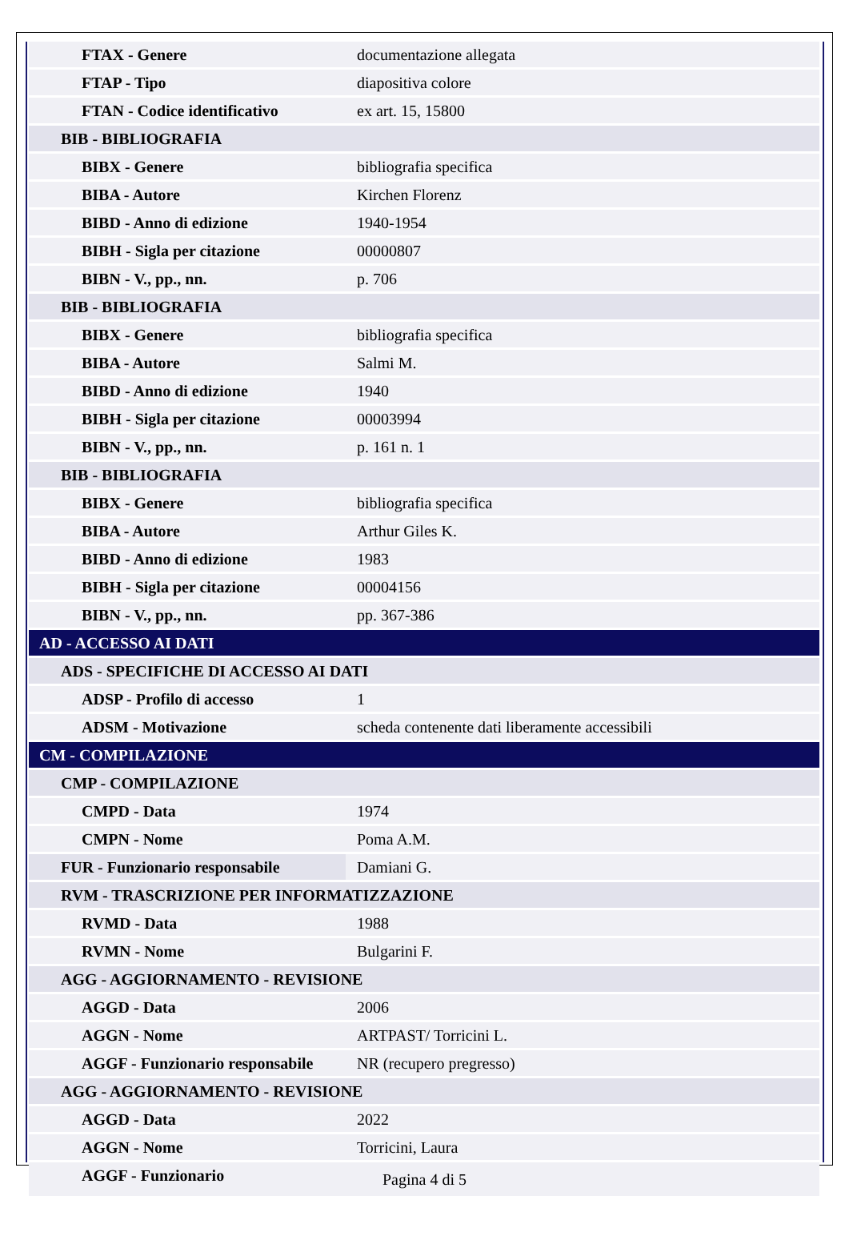| FTAX - Genere | documentazione allegata |
| FTAP - Tipo | diapositiva colore |
| FTAN - Codice identificativo | ex art. 15, 15800 |
| BIB - BIBLIOGRAFIA | |
| BIBX - Genere | bibliografia specifica |
| BIBA - Autore | Kirchen Florenz |
| BIBD - Anno di edizione | 1940-1954 |
| BIBH - Sigla per citazione | 00000807 |
| BIBN - V., pp., nn. | p. 706 |
| BIB - BIBLIOGRAFIA | |
| BIBX - Genere | bibliografia specifica |
| BIBA - Autore | Salmi M. |
| BIBD - Anno di edizione | 1940 |
| BIBH - Sigla per citazione | 00003994 |
| BIBN - V., pp., nn. | p. 161 n. 1 |
| BIB - BIBLIOGRAFIA | |
| BIBX - Genere | bibliografia specifica |
| BIBA - Autore | Arthur Giles K. |
| BIBD - Anno di edizione | 1983 |
| BIBH - Sigla per citazione | 00004156 |
| BIBN - V., pp., nn. | pp. 367-386 |
| AD - ACCESSO AI DATI | |
| ADS - SPECIFICHE DI ACCESSO AI DATI | |
| ADSP - Profilo di accesso | 1 |
| ADSM - Motivazione | scheda contenente dati liberamente accessibili |
| CM - COMPILAZIONE | |
| CMP - COMPILAZIONE | |
| CMPD - Data | 1974 |
| CMPN - Nome | Poma A.M. |
| FUR - Funzionario responsabile | Damiani G. |
| RVM - TRASCRIZIONE PER INFORMATIZZAZIONE | |
| RVMD - Data | 1988 |
| RVMN - Nome | Bulgarini F. |
| AGG - AGGIORNAMENTO - REVISIONE | |
| AGGD - Data | 2006 |
| AGGN - Nome | ARTPAST/ Torricini L. |
| AGGF - Funzionario responsabile | NR (recupero pregresso) |
| AGG - AGGIORNAMENTO - REVISIONE | |
| AGGD - Data | 2022 |
| AGGN - Nome | Torricini, Laura |
| AGGF - Funzionario | |
Pagina 4 di 5